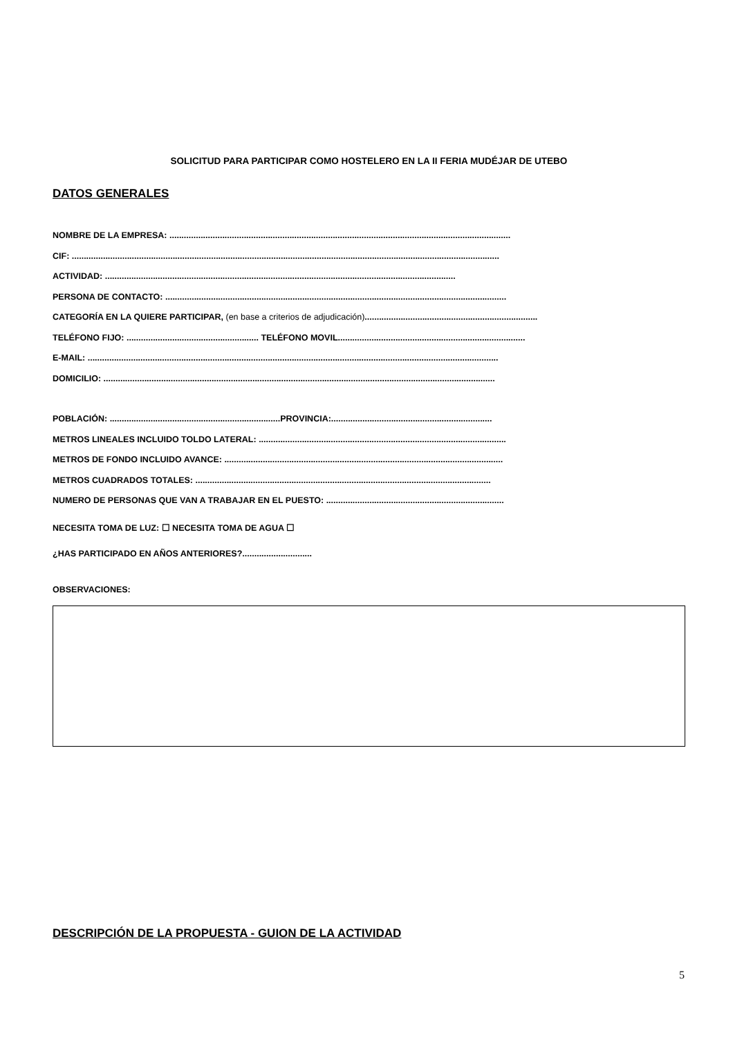SOLICITUD PARA PARTICIPAR COMO HOSTELERO EN LA II FERIA MUDÉJAR DE UTEBO
DATOS GENERALES
NOMBRE DE LA EMPRESA: ..............................................................................................................................................
CIF: ..................................................................................................................................................................................
ACTIVIDAD: ..................................................................................................................................................
PERSONA DE CONTACTO: ..............................................................................................................................................
CATEGORÍA EN LA QUIERE PARTICIPAR, (en base a criterios de adjudicación)........................................................................
TELÉFONO FIJO: ....................................................... TELÉFONO MOVIL..............................................................................
E-MAIL: ...........................................................................................................................................................................
DOMICILIO: ...................................................................................................................................................................
POBLACIÓN: .......................................................................PROVINCIA:...................................................................
METROS LINEALES INCLUIDO TOLDO LATERAL: .......................................................................................................
METROS DE FONDO INCLUIDO AVANCE: ....................................................................................................................
METROS CUADRADOS TOTALES: ...........................................................................................................................
NUMERO DE PERSONAS QUE VAN A TRABAJAR EN EL PUESTO: ..........................................................................
NECESITA TOMA DE LUZ: ☐ NECESITA TOMA DE AGUA ☐
¿HAS PARTICIPADO EN AÑOS ANTERIORES?.............................
OBSERVACIONES:
DESCRIPCIÓN DE LA PROPUESTA - GUION DE LA ACTIVIDAD
5